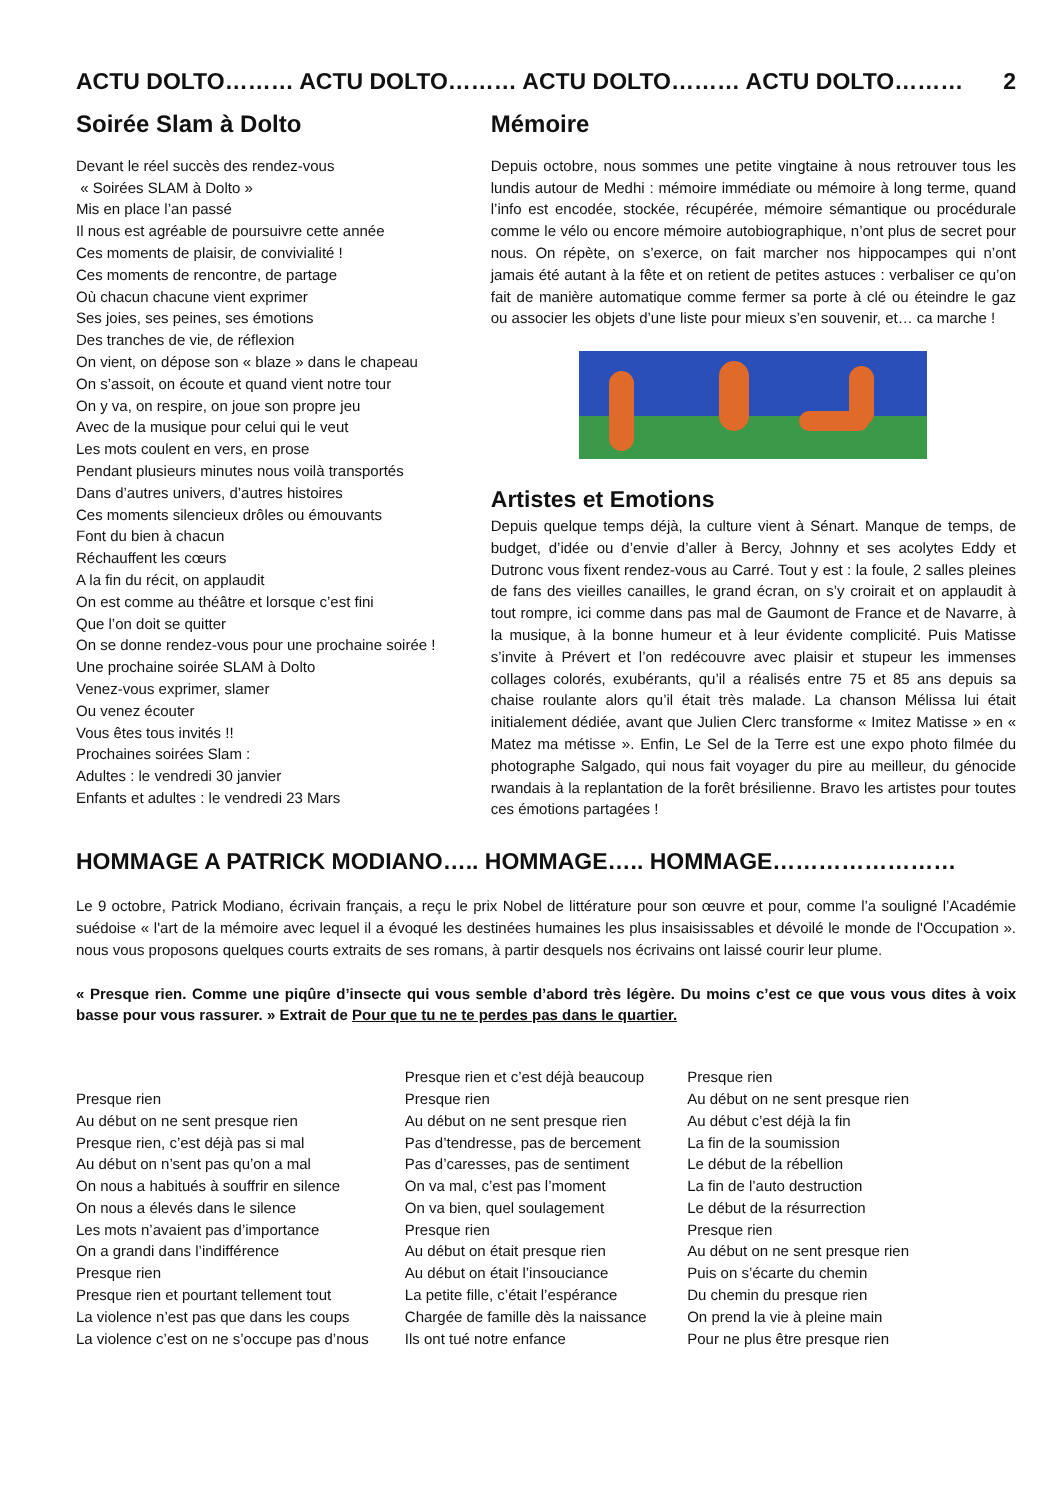ACTU DOLTO……… ACTU DOLTO……… ACTU DOLTO……… ACTU DOLTO……… 2
Soirée Slam à Dolto
Devant le réel succès des rendez-vous
« Soirées SLAM à Dolto »
Mis en place l’an passé
Il nous est agréable de poursuivre cette année
Ces moments de plaisir, de convivialité !
Ces moments de rencontre, de partage
Où chacun chacune vient exprimer
Ses joies, ses peines, ses émotions
Des tranches de vie, de réflexion
On vient, on dépose son « blaze » dans le chapeau
On s’assoit, on écoute et quand vient notre tour
On y va, on respire, on joue son propre jeu
Avec de la musique pour celui qui le veut
Les mots coulent en vers, en prose
Pendant plusieurs minutes nous voilà transportés
Dans d’autres univers, d’autres histoires
Ces moments silencieux drôles ou émouvants
Font du bien à chacun
Réchauffent les cœurs
A la fin du récit, on applaudit
On est comme au théâtre et lorsque c’est fini
Que l’on doit se quitter
On se donne rendez-vous pour une prochaine soirée !
Une prochaine soirée SLAM à Dolto
Venez-vous exprimer, slamer
Ou venez écouter
Vous êtes tous invités !!
Prochaines soirées Slam :
Adultes : le vendredi 30 janvier
Enfants et adultes : le vendredi 23 Mars
Mémoire
Depuis octobre, nous sommes une petite vingtaine à nous retrouver tous les lundis autour de Medhi : mémoire immédiate ou mémoire à long terme, quand l’info est encodée, stockée, récupérée, mémoire sémantique ou procédurale comme le vélo ou encore mémoire autobiographique, n’ont plus de secret pour nous. On répète, on s’exerce, on fait marcher nos hippocampes qui n’ont jamais été autant à la fête et on retient de petites astuces : verbaliser ce qu’on fait de manière automatique comme fermer sa porte à clé ou éteindre le gaz ou associer les objets d’une liste pour mieux s’en souvenir, et… ca marche !
Artistes et Emotions
Depuis quelque temps déjà, la culture vient à Sénart. Manque de temps, de budget, d’idée ou d’envie d’aller à Bercy, Johnny et ses acolytes Eddy et Dutronc vous fixent rendez-vous au Carré. Tout y est : la foule, 2 salles pleines de fans des vieilles canailles, le grand écran, on s’y croirait et on applaudit à tout rompre, ici comme dans pas mal de Gaumont de France et de Navarre, à la musique, à la bonne humeur et à leur évidente complicité. Puis Matisse s’invite à Prévert et l’on redécouvre avec plaisir et stupeur les immenses collages colorés, exubérants, qu’il a réalisés entre 75 et 85 ans depuis sa chaise roulante alors qu’il était très malade. La chanson Mélissa lui était initialement dédiée, avant que Julien Clerc transforme « Imitez Matisse » en « Matez ma métisse ». Enfin, Le Sel de la Terre est une expo photo filmée du photographe Salgado, qui nous fait voyager du pire au meilleur, du génocide rwandais à la replantation de la forêt brésilienne. Bravo les artistes pour toutes ces émotions partagées !
HOMMAGE A PATRICK MODIANO….. HOMMAGE….. HOMMAGE……………………
Le 9 octobre, Patrick Modiano, écrivain français, a reçu le prix Nobel de littérature pour son œuvre et pour, comme l’a souligné l’Académie suédoise « l'art de la mémoire avec lequel il a évoqué les destinées humaines les plus insaisissables et dévoilé le monde de l'Occupation ». nous vous proposons quelques courts extraits de ses romans, à partir desquels nos écrivains ont laissé courir leur plume.
« Presque rien. Comme une piqûre d’insecte qui vous semble d’abord très légère. Du moins c’est ce que vous vous dites à voix basse pour vous rassurer. » Extrait de Pour que tu ne te perdes pas dans le quartier.
Presque rien
Au début on ne sent presque rien
Presque rien, c’est déjà pas si mal
Au début on n’sent pas qu’on a mal
On nous a habitués à souffrir en silence
On nous a élevés dans le silence
Les mots n’avaient pas d’importance
On a grandi dans l’indifférence
Presque rien
Presque rien et pourtant tellement tout
La violence n’est pas que dans les coups
La violence c’est on ne s’occupe pas d’nous
Presque rien et c’est déjà beaucoup
Presque rien
Au début on ne sent presque rien
Pas d’tendresse, pas de bercement
Pas d’caresses, pas de sentiment
On va mal, c’est pas l’moment
On va bien, quel soulagement
Presque rien
Au début on était presque rien
Au début on était l’insouciance
La petite fille, c’était l’espérance
Chargée de famille dès la naissance
Ils ont tué notre enfance
Presque rien
Au début on ne sent presque rien
Au début c’est déjà la fin
La fin de la soumission
Le début de la rébellion
La fin de l’auto destruction
Le début de la résurrection
Presque rien
Au début on ne sent presque rien
Puis on s’écarte du chemin
Du chemin du presque rien
On prend la vie à pleine main
Pour ne plus être presque rien